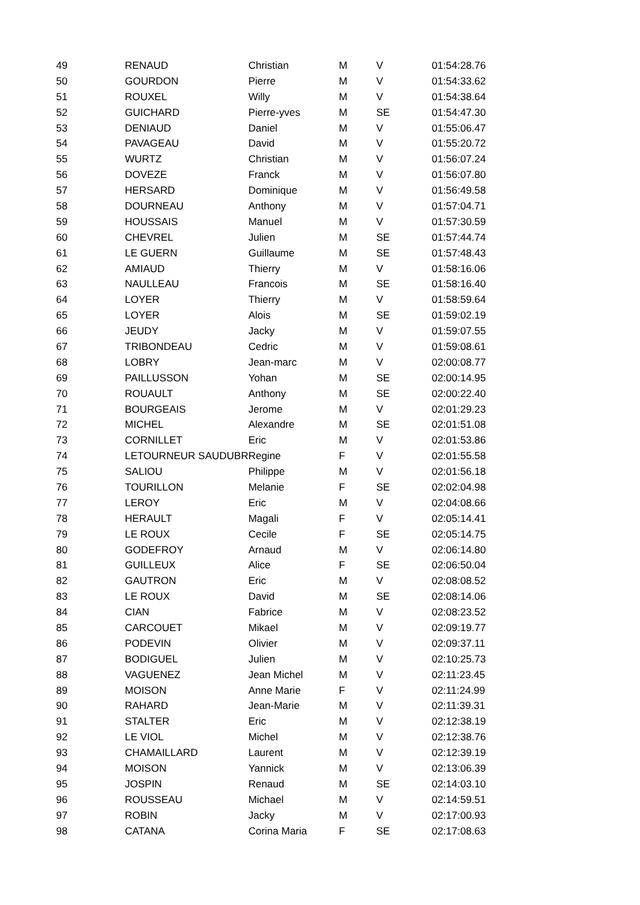| 49 | RENAUD | Christian | M | V | 01:54:28.76 |
| 50 | GOURDON | Pierre | M | V | 01:54:33.62 |
| 51 | ROUXEL | Willy | M | V | 01:54:38.64 |
| 52 | GUICHARD | Pierre-yves | M | SE | 01:54:47.30 |
| 53 | DENIAUD | Daniel | M | V | 01:55:06.47 |
| 54 | PAVAGEAU | David | M | V | 01:55:20.72 |
| 55 | WURTZ | Christian | M | V | 01:56:07.24 |
| 56 | DOVEZE | Franck | M | V | 01:56:07.80 |
| 57 | HERSARD | Dominique | M | V | 01:56:49.58 |
| 58 | DOURNEAU | Anthony | M | V | 01:57:04.71 |
| 59 | HOUSSAIS | Manuel | M | V | 01:57:30.59 |
| 60 | CHEVREL | Julien | M | SE | 01:57:44.74 |
| 61 | LE GUERN | Guillaume | M | SE | 01:57:48.43 |
| 62 | AMIAUD | Thierry | M | V | 01:58:16.06 |
| 63 | NAULLEAU | Francois | M | SE | 01:58:16.40 |
| 64 | LOYER | Thierry | M | V | 01:58:59.64 |
| 65 | LOYER | Alois | M | SE | 01:59:02.19 |
| 66 | JEUDY | Jacky | M | V | 01:59:07.55 |
| 67 | TRIBONDEAU | Cedric | M | V | 01:59:08.61 |
| 68 | LOBRY | Jean-marc | M | V | 02:00:08.77 |
| 69 | PAILLUSSON | Yohan | M | SE | 02:00:14.95 |
| 70 | ROUAULT | Anthony | M | SE | 02:00:22.40 |
| 71 | BOURGEAIS | Jerome | M | V | 02:01:29.23 |
| 72 | MICHEL | Alexandre | M | SE | 02:01:51.08 |
| 73 | CORNILLET | Eric | M | V | 02:01:53.86 |
| 74 | LETOURNEUR SAUDUBR | Regine | F | V | 02:01:55.58 |
| 75 | SALIOU | Philippe | M | V | 02:01:56.18 |
| 76 | TOURILLON | Melanie | F | SE | 02:02:04.98 |
| 77 | LEROY | Eric | M | V | 02:04:08.66 |
| 78 | HERAULT | Magali | F | V | 02:05:14.41 |
| 79 | LE ROUX | Cecile | F | SE | 02:05:14.75 |
| 80 | GODEFROY | Arnaud | M | V | 02:06:14.80 |
| 81 | GUILLEUX | Alice | F | SE | 02:06:50.04 |
| 82 | GAUTRON | Eric | M | V | 02:08:08.52 |
| 83 | LE ROUX | David | M | SE | 02:08:14.06 |
| 84 | CIAN | Fabrice | M | V | 02:08:23.52 |
| 85 | CARCOUET | Mikael | M | V | 02:09:19.77 |
| 86 | PODEVIN | Olivier | M | V | 02:09:37.11 |
| 87 | BODIGUEL | Julien | M | V | 02:10:25.73 |
| 88 | VAGUENEZ | Jean Michel | M | V | 02:11:23.45 |
| 89 | MOISON | Anne Marie | F | V | 02:11:24.99 |
| 90 | RAHARD | Jean-Marie | M | V | 02:11:39.31 |
| 91 | STALTER | Eric | M | V | 02:12:38.19 |
| 92 | LE VIOL | Michel | M | V | 02:12:38.76 |
| 93 | CHAMAILLARD | Laurent | M | V | 02:12:39.19 |
| 94 | MOISON | Yannick | M | V | 02:13:06.39 |
| 95 | JOSPIN | Renaud | M | SE | 02:14:03.10 |
| 96 | ROUSSEAU | Michael | M | V | 02:14:59.51 |
| 97 | ROBIN | Jacky | M | V | 02:17:00.93 |
| 98 | CATANA | Corina Maria | F | SE | 02:17:08.63 |